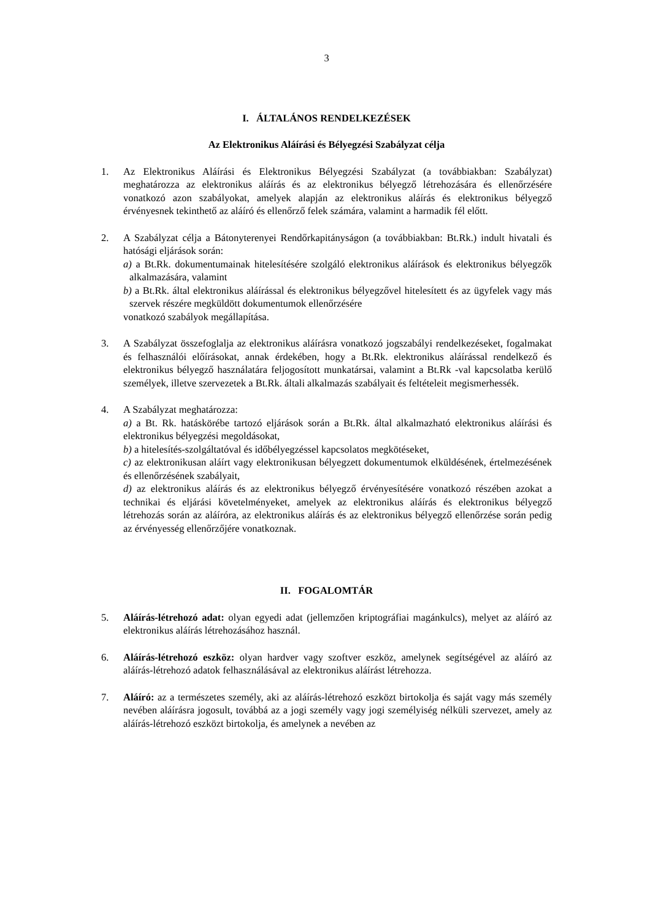3
I. ÁLTALÁNOS RENDELKEZÉSEK
Az Elektronikus Aláírási és Bélyegzési Szabályzat célja
1. Az Elektronikus Aláírási és Elektronikus Bélyegzési Szabályzat (a továbbiakban: Szabályzat) meghatározza az elektronikus aláírás és az elektronikus bélyegző létrehozására és ellenőrzésére vonatkozó azon szabályokat, amelyek alapján az elektronikus aláírás és elektronikus bélyegző érvényesnek tekinthető az aláíró és ellenőrző felek számára, valamint a harmadik fél előtt.
2. A Szabályzat célja a Bátonyterenyei Rendőrkapitányságon (a továbbiakban: Bt.Rk.) indult hivatali és hatósági eljárások során:
a) a Bt.Rk. dokumentumainak hitelesítésére szolgáló elektronikus aláírások és elektronikus bélyegzők alkalmazására, valamint
b) a Bt.Rk. által elektronikus aláírással és elektronikus bélyegzővel hitelesített és az ügyfelek vagy más szervek részére megküldött dokumentumok ellenőrzésére
vonatkozó szabályok megállapítása.
3. A Szabályzat összefoglalja az elektronikus aláírásra vonatkozó jogszabályi rendelkezéseket, fogalmakat és felhasználói előírásokat, annak érdekében, hogy a Bt.Rk. elektronikus aláírással rendelkező és elektronikus bélyegző használatára feljogosított munkatársai, valamint a Bt.Rk -val kapcsolatba kerülő személyek, illetve szervezetek a Bt.Rk. általi alkalmazás szabályait és feltételeit megismerhessék.
4. A Szabályzat meghatározza:
a) a Bt. Rk. hatáskörébe tartozó eljárások során a Bt.Rk. által alkalmazható elektronikus aláírási és elektronikus bélyegzési megoldásokat,
b) a hitelesítés-szolgáltatóval és időbélyegzéssel kapcsolatos megkötéseket,
c) az elektronikusan aláírt vagy elektronikusan bélyegzett dokumentumok elküldésének, értelmezésének és ellenőrzésének szabályait,
d) az elektronikus aláírás és az elektronikus bélyegző érvényesítésére vonatkozó részében azokat a technikai és eljárási követelményeket, amelyek az elektronikus aláírás és elektronikus bélyegző létrehozás során az aláíróra, az elektronikus aláírás és az elektronikus bélyegző ellenőrzése során pedig az érvényesség ellenőrzőjére vonatkoznak.
II. FOGALOMTÁR
5. Aláírás-létrehozó adat: olyan egyedi adat (jellemzően kriptográfiai magánkulcs), melyet az aláíró az elektronikus aláírás létrehozásához használ.
6. Aláírás-létrehozó eszköz: olyan hardver vagy szoftver eszköz, amelynek segítségével az aláíró az aláírás-létrehozó adatok felhasználásával az elektronikus aláírást létrehozza.
7. Aláíró: az a természetes személy, aki az aláírás-létrehozó eszközt birtokolja és saját vagy más személy nevében aláírásra jogosult, továbbá az a jogi személy vagy jogi személyiség nélküli szervezet, amely az aláírás-létrehozó eszközt birtokolja, és amelynek a nevében az